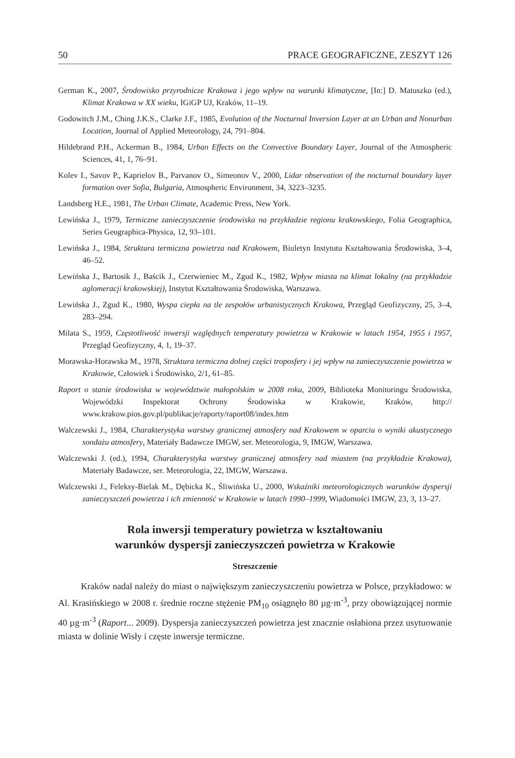50 PRACE GEOGRAFICZNE, ZESZYT 126
German K., 2007, Środowisko przyrodnicze Krakowa i jego wpływ na warunki klimatyczne, [In:] D. Matuszko (ed.), Klimat Krakowa w XX wieku, IGiGP UJ, Kraków, 11–19.
Godowitch J.M., Ching J.K.S., Clarke J.F., 1985, Evolution of the Nocturnal Inversion Layer at an Urban and Nonurban Location, Journal of Applied Meteorology, 24, 791–804.
Hildebrand P.H., Ackerman B., 1984, Urban Effects on the Convective Boundary Layer, Journal of the Atmospheric Sciences, 41, 1, 76–91.
Kolev I., Savov P., Kaprielov B., Parvanov O., Simeonov V., 2000, Lidar observation of the nocturnal boundary layer formation over Sofia, Bulgaria, Atmospheric Environment, 34, 3223–3235.
Landsberg H.E., 1981, The Urban Climate, Academic Press, New York.
Lewińska J., 1979, Termiczne zanieczyszczenie środowiska na przykładzie regionu krakowskiego, Folia Geographica, Series Geographica-Physica, 12, 93–101.
Lewińska J., 1984, Struktura termiczna powietrza nad Krakowem, Biuletyn Instytutu Kształtowania Środowiska, 3–4, 46–52.
Lewińska J., Bartosik J., Baścik J., Czerwieniec M., Zgud K., 1982, Wpływ miasta na klimat lokalny (na przykładzie aglomeracji krakowskiej), Instytut Kształtowania Środowiska, Warszawa.
Lewińska J., Zgud K., 1980, Wyspa ciepła na tle zespołów urbanistycznych Krakowa, Przegląd Geofizyczny, 25, 3–4, 283–294.
Milata S., 1959, Częstotliwość inwersji względnych temperatury powietrza w Krakowie w latach 1954, 1955 i 1957, Przegląd Geofizyczny, 4, 1, 19–37.
Morawska-Horawska M., 1978, Struktura termiczna dolnej części troposfery i jej wpływ na zanieczyszczenie powietrza w Krakowie, Człowiek i Środowisko, 2/1, 61–85.
Raport o stanie środowiska w województwie małopolskim w 2008 roku, 2009, Biblioteka Monitoringu Środowiska, Wojewódzki Inspektorat Ochrony Środowiska w Krakowie, Kraków, http:// www.krakow.pios.gov.pl/publikacje/raporty/raport08/index.htm
Walczewski J., 1984, Charakterystyka warstwy granicznej atmosfery nad Krakowem w oparciu o wyniki akustycznego sondażu atmosfery, Materiały Badawcze IMGW, ser. Meteorologia, 9, IMGW, Warszawa.
Walczewski J. (ed.), 1994, Charakterystyka warstwy granicznej atmosfery nad miastem (na przykładzie Krakowa), Materiały Badawcze, ser. Meteorologia, 22, IMGW, Warszawa.
Walczewski J., Feleksy-Bielak M., Dębicka K., Śliwińska U., 2000, Wskaźniki meteorologicznych warunków dyspersji zanieczyszczeń powietrza i ich zmienność w Krakowie w latach 1990–1999, Wiadomości IMGW, 23, 3, 13–27.
Rola inwersji temperatury powietrza w kształtowaniu
warunków dyspersji zanieczyszczeń powietrza w Krakowie
Streszczenie
Kraków nadal należy do miast o największym zanieczyszczeniu powietrza w Polsce, przykładowo: w Al. Krasińskiego w 2008 r. średnie roczne stężenie PM<sub>10</sub> osiągnęło 80 µg·m<sup>-3</sup>, przy obowiązującej normie 40 µg·m<sup>-3</sup> (Raport... 2009). Dyspersja zanieczyszczeń powietrza jest znacznie osłabiona przez usytuowanie miasta w dolinie Wisły i częste inwersje termiczne.